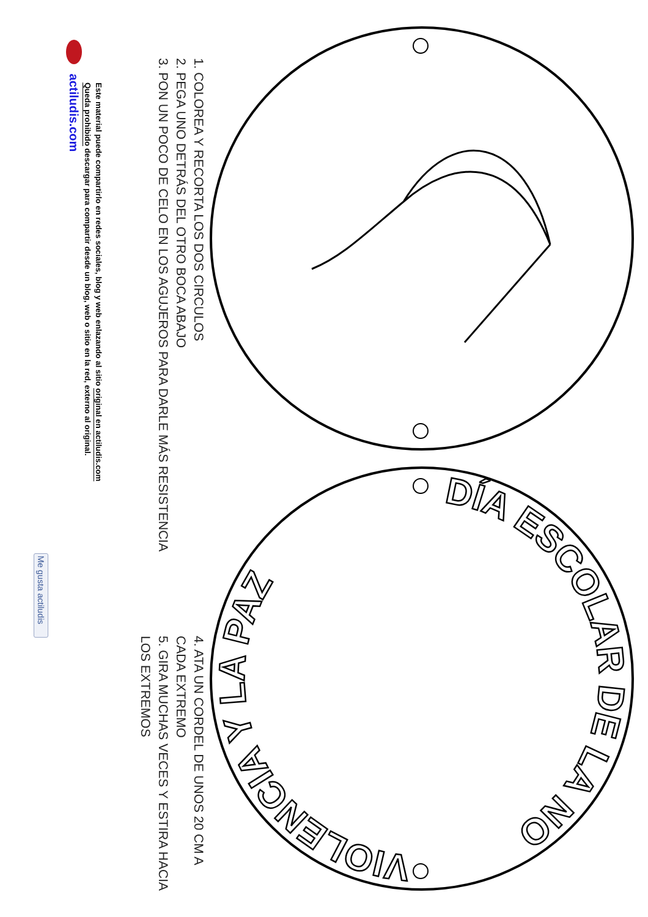VIOLENCIA Y LA PAZ
DÍA ESCOLAR DE LA NO
1. COLOREA Y RECORTA LOS DOS CIRCULOS
2. PEGA UNO DETRÁS DEL OTRO BOCA ABAJO
3. PON UN POCO DE CELO EN LOS AGUJEROS PARA DARLE MÁS RESISTENCIA
4. ATA UN CORDEL DE UNOS 20 CM A CADA EXTREMO
5. GIRA MUCHAS VECES Y ESTIRA HACIA LOS EXTREMOS
Este material puede compartirlo en redes sociales, blog y web enlazando al sitio original en actiludis.com
Queda prohibido descargar para compartir desde un blog, web o sitio en la red, externo al original.
actiludis.com
Me gusta actiludis